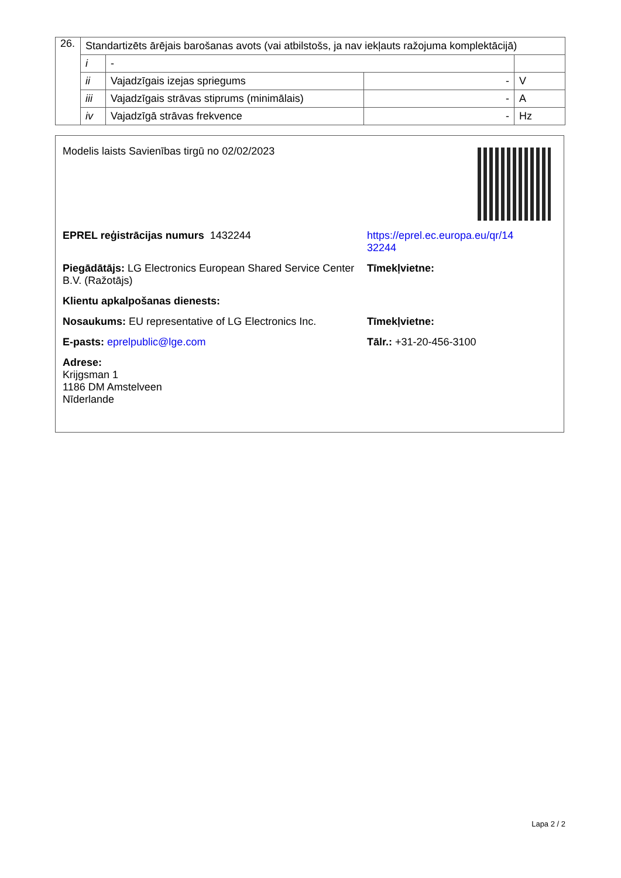| 26. | Standartizēts ārējais barošanas avots (vai atbilstošs, ja nav iekļauts ražojuma komplektācijā) | | | |
| | i | - | | |
| | ii | Vajadzīgais izejas spriegums | - | V |
| | iii | Vajadzīgais strāvas stiprums (minimālais) | - | A |
| | iv | Vajadzīgā strāvas frekvence | - | Hz |
Modelis laists Savienības tirgū no 02/02/2023
EPREL reģistrācijas numurs 1432244 https://eprel.ec.europa.eu/qr/14
32244
Piegādātājs: LG Electronics European Shared Service Center B.V. (Ražotājs)
Tīmekļvietne:
Klientu apkalpošanas dienests:
Nosaukums: EU representative of LG Electronics Inc.
Tīmekļvietne:
E-pasts: eprelpublic@lge.com Tālr.: +31-20-456-3100
Adrese:
Krijgsman 1
1186 DM Amstelveen
Nīderlande
Lapa 2 / 2